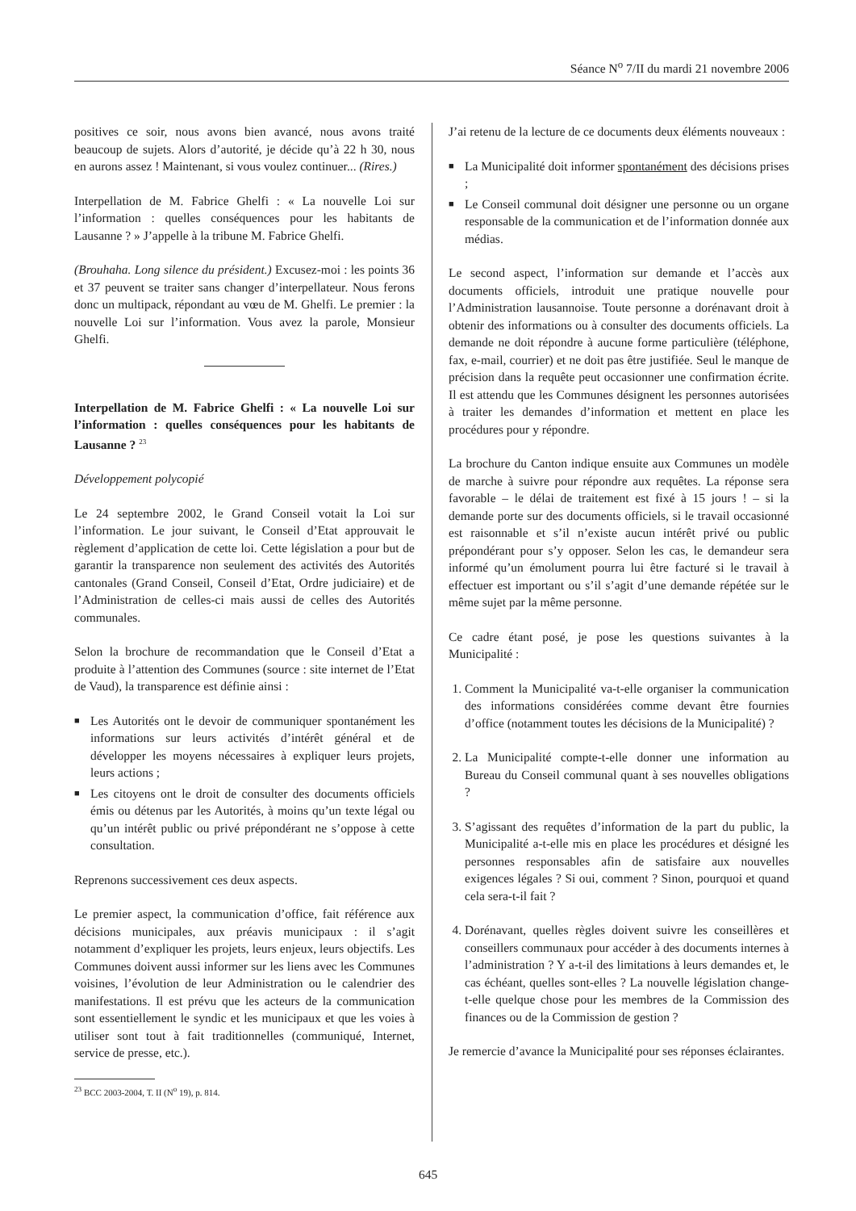Séance N<sup>o</sup> 7/II du mardi 21 novembre 2006
positives ce soir, nous avons bien avancé, nous avons traité beaucoup de sujets. Alors d’autorité, je décide qu’à 22 h 30, nous en aurons assez ! Maintenant, si vous voulez continuer... (Rires.)
Interpellation de M. Fabrice Ghelfi : « La nouvelle Loi sur l’information : quelles conséquences pour les habitants de Lausanne ? » J’appelle à la tribune M. Fabrice Ghelfi.
(Brouhaha. Long silence du président.) Excusez-moi : les points 36 et 37 peuvent se traiter sans changer d’interpellateur. Nous ferons donc un multipack, répondant au vœu de M. Ghelfi. Le premier : la nouvelle Loi sur l’information. Vous avez la parole, Monsieur Ghelfi.
Interpellation de M. Fabrice Ghelfi : « La nouvelle Loi sur l’information : quelles conséquences pour les habitants de Lausanne ? <sup>23</sup>
Développement polycopié
Le 24 septembre 2002, le Grand Conseil votait la Loi sur l’information. Le jour suivant, le Conseil d’Etat approuvait le règlement d’application de cette loi. Cette législation a pour but de garantir la transparence non seulement des activités des Autorités cantonales (Grand Conseil, Conseil d’Etat, Ordre judiciaire) et de l’Administration de celles-ci mais aussi de celles des Autorités communales.
Selon la brochure de recommandation que le Conseil d’Etat a produite à l’attention des Communes (source : site internet de l’Etat de Vaud), la transparence est définie ainsi :
■ Les Autorités ont le devoir de communiquer spontanément les informations sur leurs activités d’intérêt général et de développer les moyens nécessaires à expliquer leurs projets, leurs actions ;
■ Les citoyens ont le droit de consulter des documents officiels émis ou détenus par les Autorités, à moins qu’un texte légal ou qu’un intérêt public ou privé prépondérant ne s’oppose à cette consultation.
Reprenons successivement ces deux aspects.
Le premier aspect, la communication d’office, fait référence aux décisions municipales, aux préavis municipaux : il s’agit notamment d’expliquer les projets, leurs enjeux, leurs objectifs. Les Communes doivent aussi informer sur les liens avec les Communes voisines, l’évolution de leur Administration ou le calendrier des manifestations. Il est prévu que les acteurs de la communication sont essentiellement le syndic et les municipaux et que les voies à utiliser sont tout à fait traditionnelles (communiqué, Internet, service de presse, etc.).
<sup>23</sup> BCC 2003-2004, T. II (N<sup>o</sup> 19), p. 814.
J’ai retenu de la lecture de ce documents deux éléments nouveaux :
■ La Municipalité doit informer spontanément des décisions prises ;
■ Le Conseil communal doit désigner une personne ou un organe responsable de la communication et de l’information donnée aux médias.
Le second aspect, l’information sur demande et l’accès aux documents officiels, introduit une pratique nouvelle pour l’Administration lausannoise. Toute personne a dorénavant droit à obtenir des informations ou à consulter des documents officiels. La demande ne doit répondre à aucune forme particulière (téléphone, fax, e-mail, courrier) et ne doit pas être justifiée. Seul le manque de précision dans la requête peut occasionner une confirmation écrite. Il est attendu que les Communes désignent les personnes autorisées à traiter les demandes d’information et mettent en place les procédures pour y répondre.
La brochure du Canton indique ensuite aux Communes un modèle de marche à suivre pour répondre aux requêtes. La réponse sera favorable – le délai de traitement est fixé à 15 jours ! – si la demande porte sur des documents officiels, si le travail occasionné est raisonnable et s’il n’existe aucun intérêt privé ou public prépondérant pour s’y opposer. Selon les cas, le demandeur sera informé qu’un émolument pourra lui être facturé si le travail à effectuer est important ou s’il s’agit d’une demande répétée sur le même sujet par la même personne.
Ce cadre étant posé, je pose les questions suivantes à la Municipalité :
1. Comment la Municipalité va-t-elle organiser la communication des informations considérées comme devant être fournies d’office (notamment toutes les décisions de la Municipalité) ?
2. La Municipalité compte-t-elle donner une information au Bureau du Conseil communal quant à ses nouvelles obligations ?
3. S’agissant des requêtes d’information de la part du public, la Municipalité a-t-elle mis en place les procédures et désigné les personnes responsables afin de satisfaire aux nouvelles exigences légales ? Si oui, comment ? Sinon, pourquoi et quand cela sera-t-il fait ?
4. Dorénavant, quelles règles doivent suivre les conseillères et conseillers communaux pour accéder à des documents internes à l’administration ? Y a-t-il des limitations à leurs demandes et, le cas échéant, quelles sont-elles ? La nouvelle législation change-t-elle quelque chose pour les membres de la Commission des finances ou de la Commission de gestion ?
Je remercie d’avance la Municipalité pour ses réponses éclairantes.
645